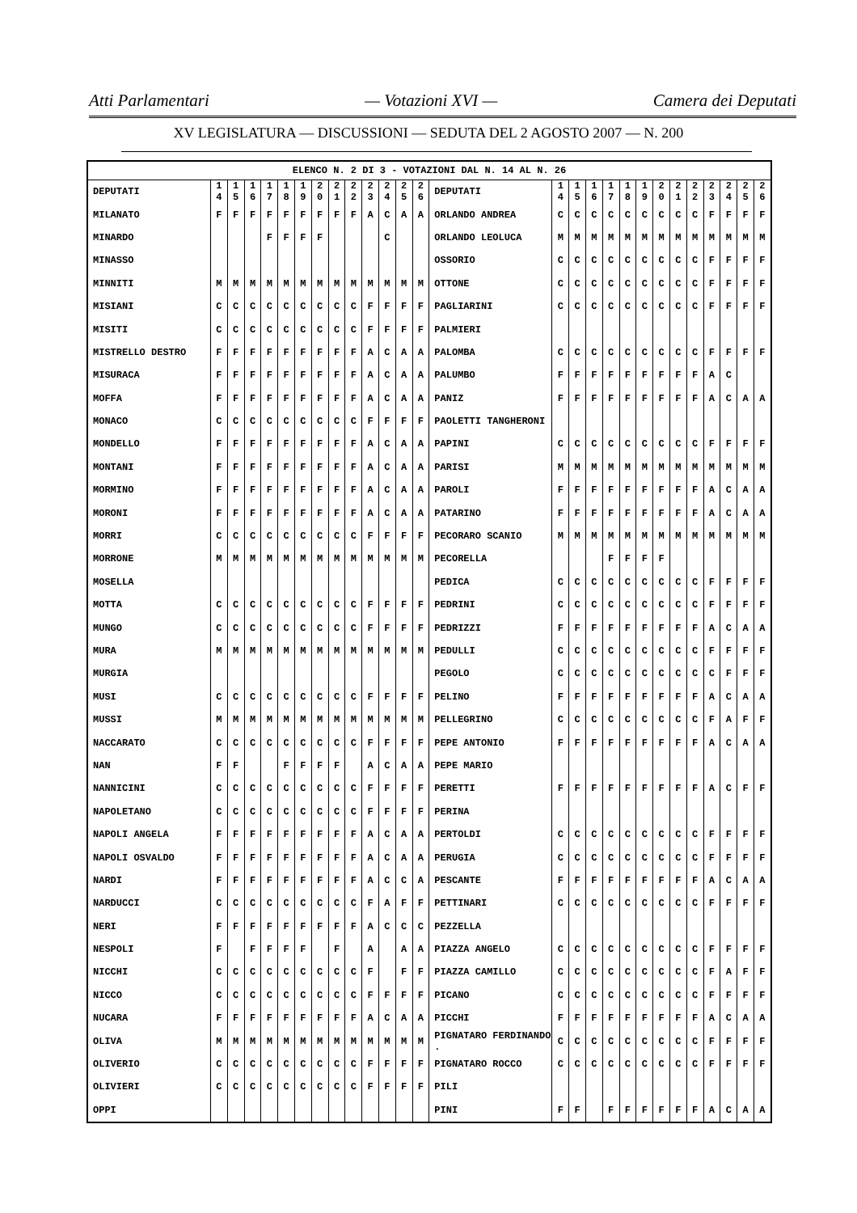Atti Parlamentari — Votazioni XVI — Camera dei Deputati
XV LEGISLATURA — DISCUSSIONI — SEDUTA DEL 2 AGOSTO 2007 — N. 200
| ELENCO N. 2 DI 3 - VOTAZIONI DAL N. 14 AL N. 26 | | | | | | | | | | | | | | | | | | | | | | | | | | | |
| DEPUTATI | 1 4 | 1 5 | 1 6 | 1 7 | 1 8 | 1 9 | 2 0 | 2 1 | 2 2 | 2 3 | 2 4 | 2 5 | 2 6 | DEPUTATI | 1 4 | 1 5 | 1 6 | 1 7 | 1 8 | 1 9 | 2 0 | 2 1 | 2 2 | 2 3 | 2 4 | 2 5 | 2 6 |
| MILANATO | F | F | F | F | F | F | F | F | F | A | C | A | A | ORLANDO ANDREA | C | C | C | C | C | C | C | C | C | F | F | F | F |
| MINARDO | | | | F | F | F | F | | | | C | | | ORLANDO LEOLUCA | M | M | M | M | M | M | M | M | M | M | M | M | M |
| MINASSO | | | | | | | | | | | | | | OSSORIO | C | C | C | C | C | C | C | C | C | F | F | F | F |
| MINNITI | M | M | M | M | M | M | M | M | M | M | M | M | M | OTTONE | C | C | C | C | C | C | C | C | C | F | F | F | F |
| MISIANI | C | C | C | C | C | C | C | C | C | F | F | F | F | PAGLIARINI | C | C | C | C | C | C | C | C | C | F | F | F | F |
| MISITI | C | C | C | C | C | C | C | C | C | F | F | F | F | PALMIERI | | | | | | | | | | | | | |
| MISTRELLO DESTRO | F | F | F | F | F | F | F | F | F | A | C | A | A | PALOMBA | C | C | C | C | C | C | C | C | C | F | F | F | F |
| MISURACA | F | F | F | F | F | F | F | F | F | A | C | A | A | PALUMBO | F | F | F | F | F | F | F | F | F | A | C | | |
| MOFFA | F | F | F | F | F | F | F | F | F | A | C | A | A | PANIZ | F | F | F | F | F | F | F | F | F | A | C | A | A |
| MONACO | C | C | C | C | C | C | C | C | C | F | F | F | F | PAOLETTI TANGHERONI | | | | | | | | | | | | | |
| MONDELLO | F | F | F | F | F | F | F | F | F | A | C | A | A | PAPINI | C | C | C | C | C | C | C | C | C | F | F | F | F |
| MONTANI | F | F | F | F | F | F | F | F | F | A | C | A | A | PARISI | M | M | M | M | M | M | M | M | M | M | M | M | M |
| MORMINO | F | F | F | F | F | F | F | F | F | A | C | A | A | PAROLI | F | F | F | F | F | F | F | F | F | A | C | A | A |
| MORONI | F | F | F | F | F | F | F | F | F | A | C | A | A | PATARINO | F | F | F | F | F | F | F | F | F | A | C | A | A |
| MORRI | C | C | C | C | C | C | C | C | C | F | F | F | F | PECORARO SCANIO | M | M | M | M | M | M | M | M | M | M | M | M | M |
| MORRONE | M | M | M | M | M | M | M | M | M | M | M | M | M | PECORELLA | | | | F | F | F | F | | | | | | |
| MOSELLA | | | | | | | | | | | | | | PEDICA | C | C | C | C | C | C | C | C | C | F | F | F | F |
| MOTTA | C | C | C | C | C | C | C | C | C | F | F | F | F | PEDRINI | C | C | C | C | C | C | C | C | C | F | F | F | F |
| MUNGO | C | C | C | C | C | C | C | C | C | F | F | F | F | PEDRIZZI | F | F | F | F | F | F | F | F | F | A | C | A | A |
| MURA | M | M | M | M | M | M | M | M | M | M | M | M | M | PEDULLI | C | C | C | C | C | C | C | C | C | F | F | F | F |
| MURGIA | | | | | | | | | | | | | | PEGOLO | C | C | C | C | C | C | C | C | C | C | F | F | F |
| MUSI | C | C | C | C | C | C | C | C | C | F | F | F | F | PELINO | F | F | F | F | F | F | F | F | F | A | C | A | A |
| MUSSI | M | M | M | M | M | M | M | M | M | M | M | M | M | PELLEGRINO | C | C | C | C | C | C | C | C | C | F | A | F | F |
| NACCARATO | C | C | C | C | C | C | C | C | C | F | F | F | F | PEPE ANTONIO | F | F | F | F | F | F | F | F | F | A | C | A | A |
| NAN | F | F | | | F | F | F | F | | A | C | A | A | PEPE MARIO | | | | | | | | | | | | | |
| NANNICINI | C | C | C | C | C | C | C | C | C | F | F | F | F | PERETTI | F | F | F | F | F | F | F | F | F | A | C | F | F |
| NAPOLETANO | C | C | C | C | C | C | C | C | C | F | F | F | F | PERINA | | | | | | | | | | | | | |
| NAPOLI ANGELA | F | F | F | F | F | F | F | F | F | A | C | A | A | PERTOLDI | C | C | C | C | C | C | C | C | C | F | F | F | F |
| NAPOLI OSVALDO | F | F | F | F | F | F | F | F | F | A | C | A | A | PERUGIA | C | C | C | C | C | C | C | C | C | F | F | F | F |
| NARDI | F | F | F | F | F | F | F | F | F | A | C | C | A | PESCANTE | F | F | F | F | F | F | F | F | F | A | C | A | A |
| NARDUCCI | C | C | C | C | C | C | C | C | C | F | A | F | F | PETTINARI | C | C | C | C | C | C | C | C | C | F | F | F | F |
| NERI | F | F | F | F | F | F | F | F | F | A | C | C | C | PEZZELLA | | | | | | | | | | | | | |
| NESPOLI | F | | F | F | F | F | | F | | A | | A | A | PIAZZA ANGELO | C | C | C | C | C | C | C | C | C | F | F | F | F |
| NICCHI | C | C | C | C | C | C | C | C | C | F | | F | F | PIAZZA CAMILLO | C | C | C | C | C | C | C | C | C | F | A | F | F |
| NICCO | C | C | C | C | C | C | C | C | C | F | F | F | F | PICANO | C | C | C | C | C | C | C | C | C | F | F | F | F |
| NUCARA | F | F | F | F | F | F | F | F | F | A | C | A | A | PICCHI | F | F | F | F | F | F | F | F | F | A | C | A | A |
| OLIVA | M | M | M | M | M | M | M | M | M | M | M | M | M | PIGNATARO FERDINANDO . | C | C | C | C | C | C | C | C | C | F | F | F | F |
| OLIVERIO | C | C | C | C | C | C | C | C | C | F | F | F | F | PIGNATARO ROCCO | C | C | C | C | C | C | C | C | C | F | F | F | F |
| OLIVIERI | C | C | C | C | C | C | C | C | C | F | F | F | F | PILI | | | | | | | | | | | | | |
| OPPI | | | | | | | | | | | | | | PINI | F | F | | F | F | F | F | F | F | A | C | A | A |